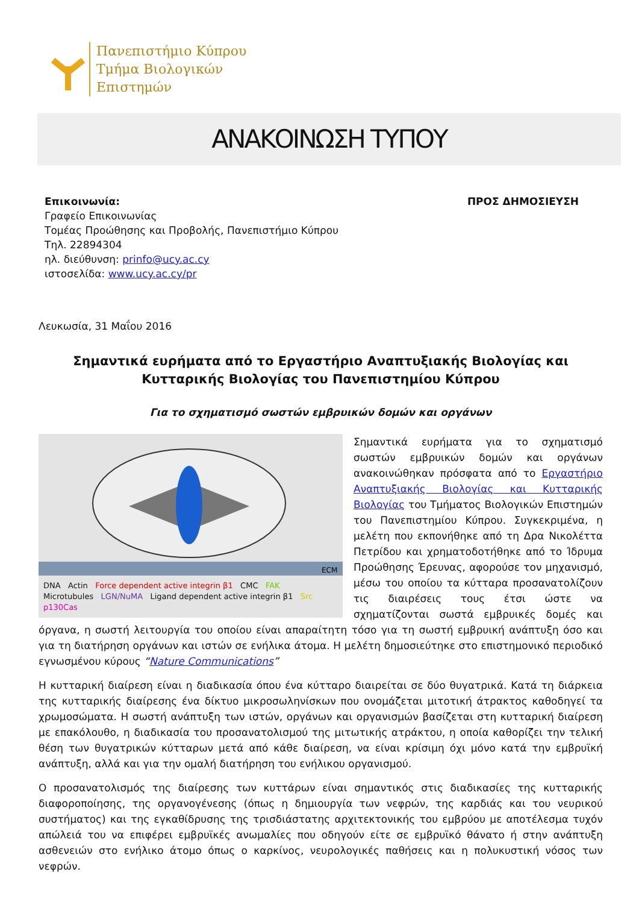Πανεπιστήμιο Κύπρου
Τμήμα Βιολογικών
Επιστημών
ΑΝΑΚΟΙΝΩΣΗ ΤΥΠΟΥ
Επικοινωνία:
Γραφείο Επικοινωνίας
Τομέας Προώθησης και Προβολής, Πανεπιστήμιο Κύπρου
Τηλ. 22894304
ηλ. διεύθυνση: prinfo@ucy.ac.cy
ιστοσελίδα: www.ucy.ac.cy/pr
ΠΡΟΣ ΔΗΜΟΣΙΕΥΣΗ
Λευκωσία, 31 Μαΐου 2016
Σημαντικά ευρήματα από το Εργαστήριο Αναπτυξιακής Βιολογίας και Κυτταρικής Βιολογίας του Πανεπιστημίου Κύπρου
Για το σχηματισμό σωστών εμβρυικών δομών και οργάνων
ECM
DNA Actin Force dependent active integrin β1 CMC FAK
Microtubules LGN/NuMA Ligand dependent active integrin β1 Src p130Cas
Σημαντικά ευρήματα για το σχηματισμό σωστών εμβρυικών δομών και οργάνων ανακοινώθηκαν πρόσφατα από το Εργαστήριο Αναπτυξιακής Βιολογίας και Κυτταρικής Βιολογίας του Τμήματος Βιολογικών Επιστημών του Πανεπιστημίου Κύπρου. Συγκεκριμένα, η μελέτη που εκπονήθηκε από τη Δρα Νικολέττα Πετρίδου και χρηματοδοτήθηκε από το Ίδρυμα Προώθησης Έρευνας, αφορούσε τον μηχανισμό, μέσω του οποίου τα κύτταρα προσανατολίζουν τις διαιρέσεις τους έτσι ώστε να σχηματίζονται σωστά εμβρυικές δομές και όργανα, η σωστή λειτουργία του οποίου είναι απαραίτητη τόσο για τη σωστή εμβρυική ανάπτυξη όσο και για τη διατήρηση οργάνων και ιστών σε ενήλικα άτομα. Η μελέτη δημοσιεύτηκε στο επιστημονικό περιοδικό εγνωσμένου κύρους “Nature Communications”
Η κυτταρική διαίρεση είναι η διαδικασία όπου ένα κύτταρο διαιρείται σε δύο θυγατρικά. Κατά τη διάρκεια της κυτταρικής διαίρεσης ένα δίκτυο μικροσωληνίσκων που ονομάζεται μιτοτική άτρακτος καθοδηγεί τα χρωμοσώματα. Η σωστή ανάπτυξη των ιστών, οργάνων και οργανισμών βασίζεται στη κυτταρική διαίρεση με επακόλουθο, η διαδικασία του προσανατολισμού της μιτωτικής ατράκτου, η οποία καθορίζει την τελική θέση των θυγατρικών κύτταρων μετά από κάθε διαίρεση, να είναι κρίσιμη όχι μόνο κατά την εμβρυϊκή ανάπτυξη, αλλά και για την ομαλή διατήρηση του ενήλικου οργανισμού.
Ο προσανατολισμός της διαίρεσης των κυττάρων είναι σημαντικός στις διαδικασίες της κυτταρικής διαφοροποίησης, της οργανογένεσης (όπως η δημιουργία των νεφρών, της καρδιάς και του νευρικού συστήματος) και της εγκαθίδρυσης της τρισδιάστατης αρχιτεκτονικής του εμβρύου με αποτέλεσμα τυχόν απώλειά του να επιφέρει εμβρυϊκές ανωμαλίες που οδηγούν είτε σε εμβρυϊκό θάνατο ή στην ανάπτυξη ασθενειών στο ενήλικο άτομο όπως ο καρκίνος, νευρολογικές παθήσεις και η πολυκυστική νόσος των νεφρών.